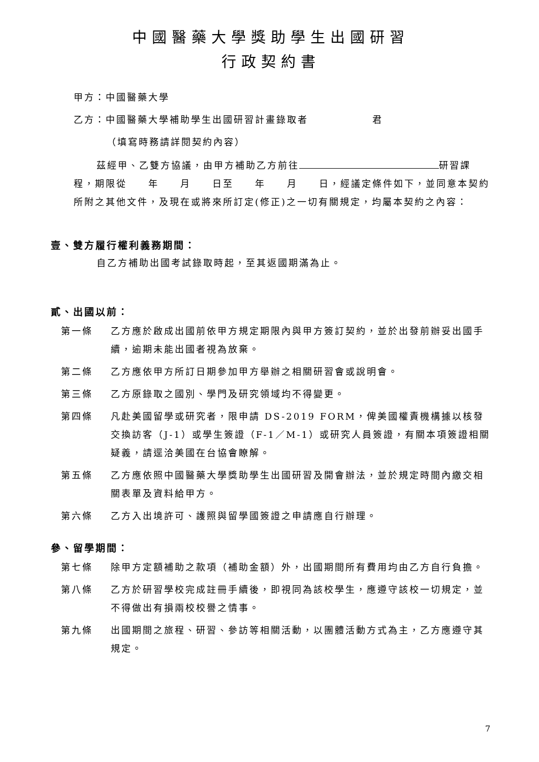中國醫藥大學獎助學生出國研習
行政契約書
甲方：中國醫藥大學
乙方：中國醫藥大學補助學生出國研習計畫錄取者　　　　　　君
（填寫時務請詳閱契約內容）
茲經甲、乙雙方協議，由甲方補助乙方前往 研習課程，期限從　　年　　月　　日至　　年　　月　　日，經議定條件如下，並同意本契約所附之其他文件，及現在或將來所訂定(修正)之一切有關規定，均屬本契約之內容：
壹、雙方履行權利義務期間：
自乙方補助出國考試錄取時起，至其返國期滿為止。
貳、出國以前：
第一條 乙方應於啟成出國前依甲方規定期限內與甲方簽訂契約，並於出發前辦妥出國手續，逾期未能出國者視為放棄。
第二條 乙方應依甲方所訂日期參加甲方舉辦之相關研習會或說明會。
第三條 乙方原錄取之國別、學門及研究領域均不得變更。
第四條 凡赴美國留學或研究者，限申請 DS-2019 FORM，俾美國權責機構據以核發交換訪客（J-1）或學生簽證（F-1／M-1）或研究人員簽證，有關本項簽證相關疑義，請逕洽美國在台協會瞭解。
第五條 乙方應依照中國醫藥大學獎助學生出國研習及開會辦法，並於規定時間內繳交相關表單及資料給甲方。
第六條 乙方入出境許可、護照與留學國簽證之申請應自行辦理。
參、留學期間：
第七條 除甲方定額補助之款項（補助金額）外，出國期間所有費用均由乙方自行負擔。
第八條 乙方於研習學校完成註冊手續後，即視同為該校學生，應遵守該校一切規定，並不得做出有損兩校校譽之情事。
第九條 出國期間之旅程、研習、參訪等相關活動，以團體活動方式為主，乙方應遵守其規定。
7